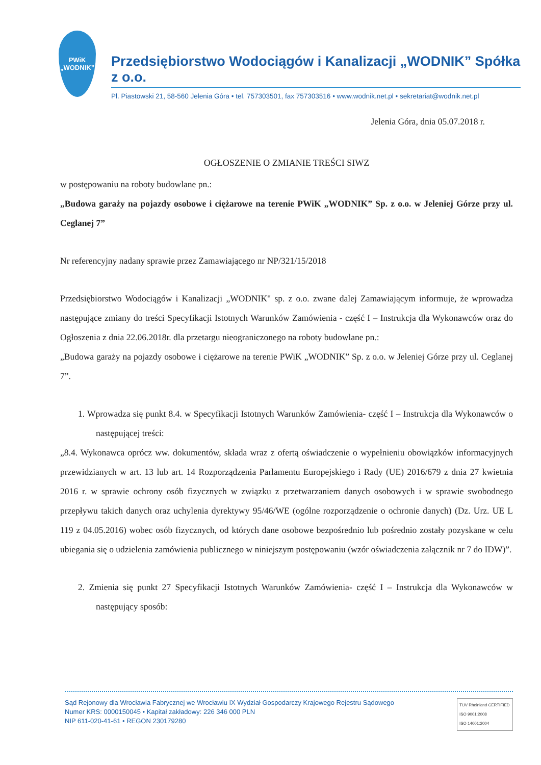PWiK
„WODNIK”
Przedsiębiorstwo Wodociągów i Kanalizacji „WODNIK” Spółka z o.o.
Pl. Piastowski 21, 58-560 Jelenia Góra • tel. 757303501, fax 757303516 • www.wodnik.net.pl • sekretariat@wodnik.net.pl
Jelenia Góra, dnia 05.07.2018 r.
OGŁOSZENIE O ZMIANIE TREŚCI SIWZ
w postępowaniu na roboty budowlane pn.:
„Budowa garaży na pojazdy osobowe i ciężarowe na terenie PWiK „WODNIK” Sp. z o.o. w Jeleniej Górze przy ul. Ceglanej 7”
Nr referencyjny nadany sprawie przez Zamawiającego nr NP/321/15/2018
Przedsiębiorstwo Wodociągów i Kanalizacji „WODNIK" sp. z o.o. zwane dalej Zamawiającym informuje, że wprowadza następujące zmiany do treści Specyfikacji Istotnych Warunków Zamówienia - część I – Instrukcja dla Wykonawców oraz do Ogłoszenia z dnia 22.06.2018r. dla przetargu nieograniczonego na roboty budowlane pn.:
„Budowa garaży na pojazdy osobowe i ciężarowe na terenie PWiK „WODNIK” Sp. z o.o. w Jeleniej Górze przy ul. Ceglanej 7”.
1. Wprowadza się punkt 8.4. w Specyfikacji Istotnych Warunków Zamówienia- część I – Instrukcja dla Wykonawców o następującej treści:
„8.4. Wykonawca oprócz ww. dokumentów, składa wraz z ofertą oświadczenie o wypełnieniu obowiązków informacyjnych przewidzianych w art. 13 lub art. 14 Rozporządzenia Parlamentu Europejskiego i Rady (UE) 2016/679 z dnia 27 kwietnia 2016 r. w sprawie ochrony osób fizycznych w związku z przetwarzaniem danych osobowych i w sprawie swobodnego przepływu takich danych oraz uchylenia dyrektywy 95/46/WE (ogólne rozporządzenie o ochronie danych) (Dz. Urz. UE L 119 z 04.05.2016) wobec osób fizycznych, od których dane osobowe bezpośrednio lub pośrednio zostały pozyskane w celu ubiegania się o udzielenia zamówienia publicznego w niniejszym postępowaniu (wzór oświadczenia załącznik nr 7 do IDW)”.
2. Zmienia się punkt 27 Specyfikacji Istotnych Warunków Zamówienia- część I – Instrukcja dla Wykonawców w następujący sposób:
Sąd Rejonowy dla Wrocławia Fabrycznej we Wrocławiu IX Wydział Gospodarczy Krajowego Rejestru Sądowego
Numer KRS: 0000150045 • Kapitał zakładowy: 226 346 000 PLN
NIP 611-020-41-61 • REGON 230179280
TÜV Rheinland CERTIFIED
ISO 9001:2008
ISO 14001:2004